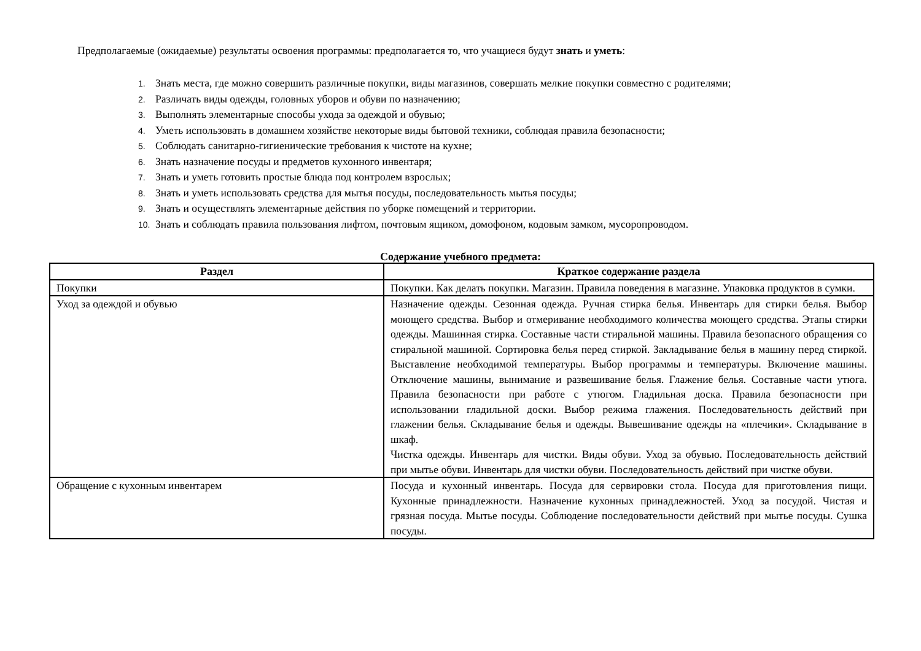Предполагаемые (ожидаемые) результаты освоения программы: предполагается то, что учащиеся будут знать и уметь:
1. Знать места, где можно совершить различные покупки, виды магазинов, совершать мелкие покупки совместно с родителями;
2. Различать виды одежды, головных уборов и обуви по назначению;
3. Выполнять элементарные способы ухода за одеждой и обувью;
4. Уметь использовать в домашнем хозяйстве некоторые виды бытовой техники, соблюдая правила безопасности;
5. Соблюдать санитарно-гигиенические требования к чистоте на кухне;
6. Знать назначение посуды и предметов кухонного инвентаря;
7. Знать и уметь готовить простые блюда под контролем взрослых;
8. Знать и уметь использовать средства для мытья посуды, последовательность мытья посуды;
9. Знать и осуществлять элементарные действия по уборке помещений и территории.
10. Знать и соблюдать правила пользования лифтом, почтовым ящиком, домофоном, кодовым замком, мусоропроводом.
Содержание учебного предмета:
| Раздел | Краткое содержание раздела |
| --- | --- |
| Покупки | Покупки. Как делать покупки. Магазин. Правила поведения в магазине. Упаковка продуктов в сумки. |
| Уход за одеждой и обувью | Назначение одежды. Сезонная одежда. Ручная стирка белья. Инвентарь для стирки белья. Выбор моющего средства. Выбор и отмеривание необходимого количества моющего средства. Этапы стирки одежды. Машинная стирка. Составные части стиральной машины. Правила безопасного обращения со стиральной машиной. Сортировка белья перед стиркой. Закладывание белья в машину перед стиркой. Выставление необходимой температуры. Выбор программы и температуры. Включение машины. Отключение машины, вынимание и развешивание белья. Глажение белья. Составные части утюга. Правила безопасности при работе с утюгом. Гладильная доска. Правила безопасности при использовании гладильной доски. Выбор режима глажения. Последовательность действий при глажении белья. Складывание белья и одежды. Вывешивание одежды на «плечики». Складывание в шкаф. Чистка одежды. Инвентарь для чистки. Виды обуви. Уход за обувью. Последовательность действий при мытье обуви. Инвентарь для чистки обуви. Последовательность действий при чистке обуви. |
| Обращение с кухонным инвентарем | Посуда и кухонный инвентарь. Посуда для сервировки стола. Посуда для приготовления пищи. Кухонные принадлежности. Назначение кухонных принадлежностей. Уход за посудой. Чистая и грязная посуда. Мытье посуды. Соблюдение последовательности действий при мытье посуды. Сушка посуды. |